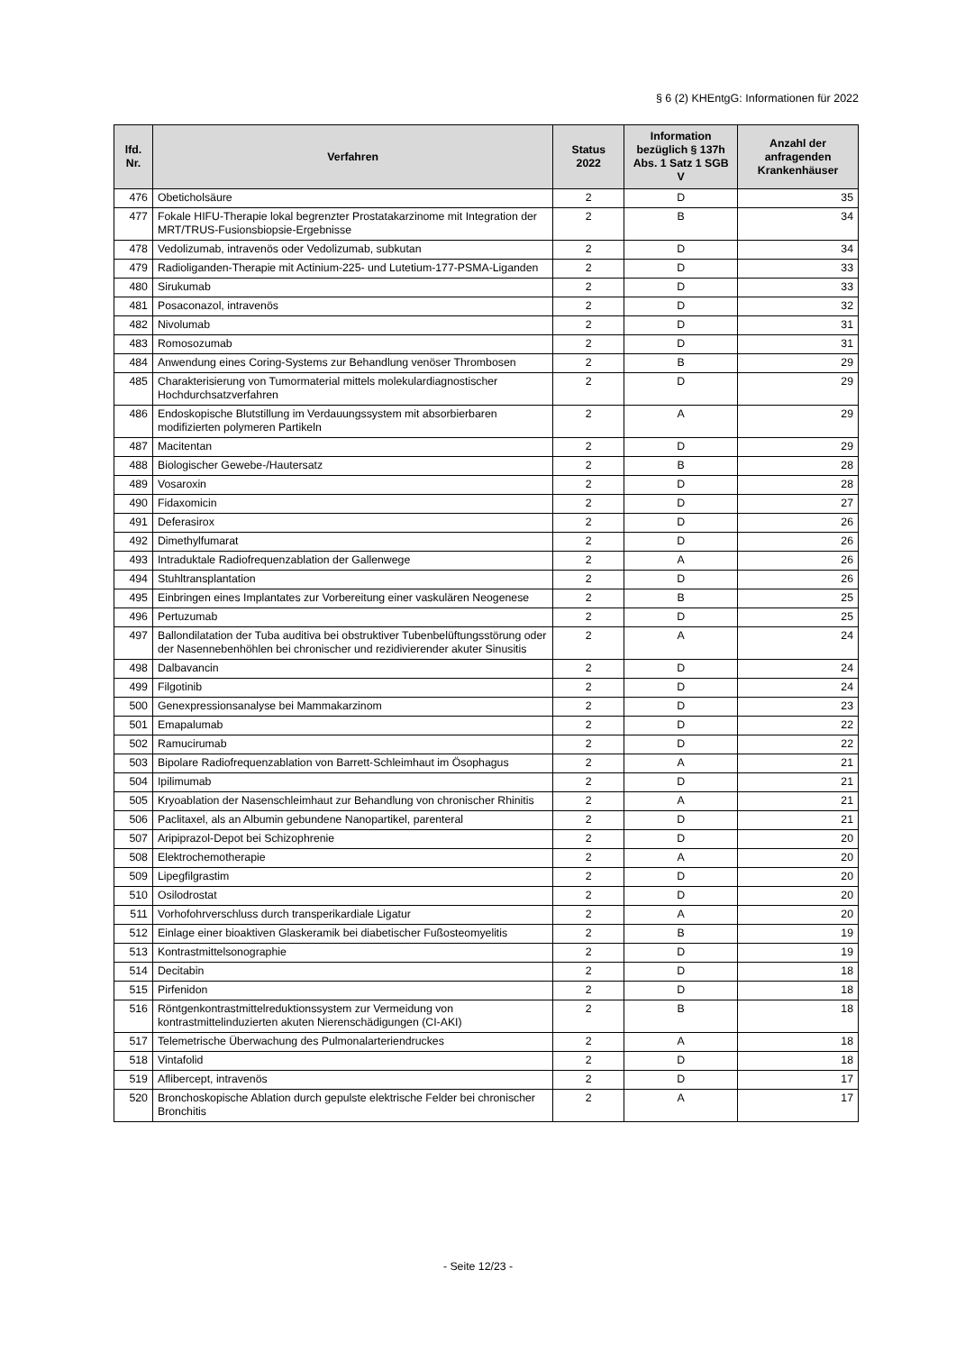§ 6 (2) KHEntgG: Informationen für 2022
| lfd. Nr. | Verfahren | Status 2022 | Information bezüglich § 137h Abs. 1 Satz 1 SGB V | Anzahl der anfragenden Krankenhäuser |
| --- | --- | --- | --- | --- |
| 476 | Obeticholsäure | 2 | D | 35 |
| 477 | Fokale HIFU-Therapie lokal begrenzter Prostatakarzinome mit Integration der MRT/TRUS-Fusionsbiopsie-Ergebnisse | 2 | B | 34 |
| 478 | Vedolizumab, intravenös oder Vedolizumab, subkutan | 2 | D | 34 |
| 479 | Radioliganden-Therapie mit Actinium-225- und Lutetium-177-PSMA-Liganden | 2 | D | 33 |
| 480 | Sirukumab | 2 | D | 33 |
| 481 | Posaconazol, intravenös | 2 | D | 32 |
| 482 | Nivolumab | 2 | D | 31 |
| 483 | Romosozumab | 2 | D | 31 |
| 484 | Anwendung eines Coring-Systems zur Behandlung venöser Thrombosen | 2 | B | 29 |
| 485 | Charakterisierung von Tumormaterial mittels molekulardiagnostischer Hochdurchsatzverfahren | 2 | D | 29 |
| 486 | Endoskopische Blutstillung im Verdauungssystem mit absorbierbaren modifizierten polymeren Partikeln | 2 | A | 29 |
| 487 | Macitentan | 2 | D | 29 |
| 488 | Biologischer Gewebe-/Hautersatz | 2 | B | 28 |
| 489 | Vosaroxin | 2 | D | 28 |
| 490 | Fidaxomicin | 2 | D | 27 |
| 491 | Deferasirox | 2 | D | 26 |
| 492 | Dimethylfumarat | 2 | D | 26 |
| 493 | Intraduktale Radiofrequenzablation der Gallenwege | 2 | A | 26 |
| 494 | Stuhltransplantation | 2 | D | 26 |
| 495 | Einbringen eines Implantates zur Vorbereitung einer vaskulären Neogenese | 2 | B | 25 |
| 496 | Pertuzumab | 2 | D | 25 |
| 497 | Ballondilatation der Tuba auditiva bei obstruktiver Tubenbelüftungsstörung oder der Nasennebenhöhlen bei chronischer und rezidivierender akuter Sinusitis | 2 | A | 24 |
| 498 | Dalbavancin | 2 | D | 24 |
| 499 | Filgotinib | 2 | D | 24 |
| 500 | Genexpressionsanalyse bei Mammakarzinom | 2 | D | 23 |
| 501 | Emapalumab | 2 | D | 22 |
| 502 | Ramucirumab | 2 | D | 22 |
| 503 | Bipolare Radiofrequenzablation von Barrett-Schleimhaut im Ösophagus | 2 | A | 21 |
| 504 | Ipilimumab | 2 | D | 21 |
| 505 | Kryoablation der Nasenschleimhaut zur Behandlung von chronischer Rhinitis | 2 | A | 21 |
| 506 | Paclitaxel, als an Albumin gebundene Nanopartikel, parenteral | 2 | D | 21 |
| 507 | Aripiprazol-Depot bei Schizophrenie | 2 | D | 20 |
| 508 | Elektrochemotherapie | 2 | A | 20 |
| 509 | Lipegfilgrastim | 2 | D | 20 |
| 510 | Osilodrostat | 2 | D | 20 |
| 511 | Vorhofohrverschluss durch transperikardiale Ligatur | 2 | A | 20 |
| 512 | Einlage einer bioaktiven Glaskeramik bei diabetischer Fußosteomyelitis | 2 | B | 19 |
| 513 | Kontrastmittelsonographie | 2 | D | 19 |
| 514 | Decitabin | 2 | D | 18 |
| 515 | Pirfenidon | 2 | D | 18 |
| 516 | Röntgenkontrastmittelreduktionssystem zur Vermeidung von kontrastmittelinduzierten akuten Nierenschädigungen (CI-AKI) | 2 | B | 18 |
| 517 | Telemetrische Überwachung des Pulmonalarteriendruckes | 2 | A | 18 |
| 518 | Vintafolid | 2 | D | 18 |
| 519 | Aflibercept, intravenös | 2 | D | 17 |
| 520 | Bronchoskopische Ablation durch gepulste elektrische Felder bei chronischer Bronchitis | 2 | A | 17 |
- Seite 12/23 -